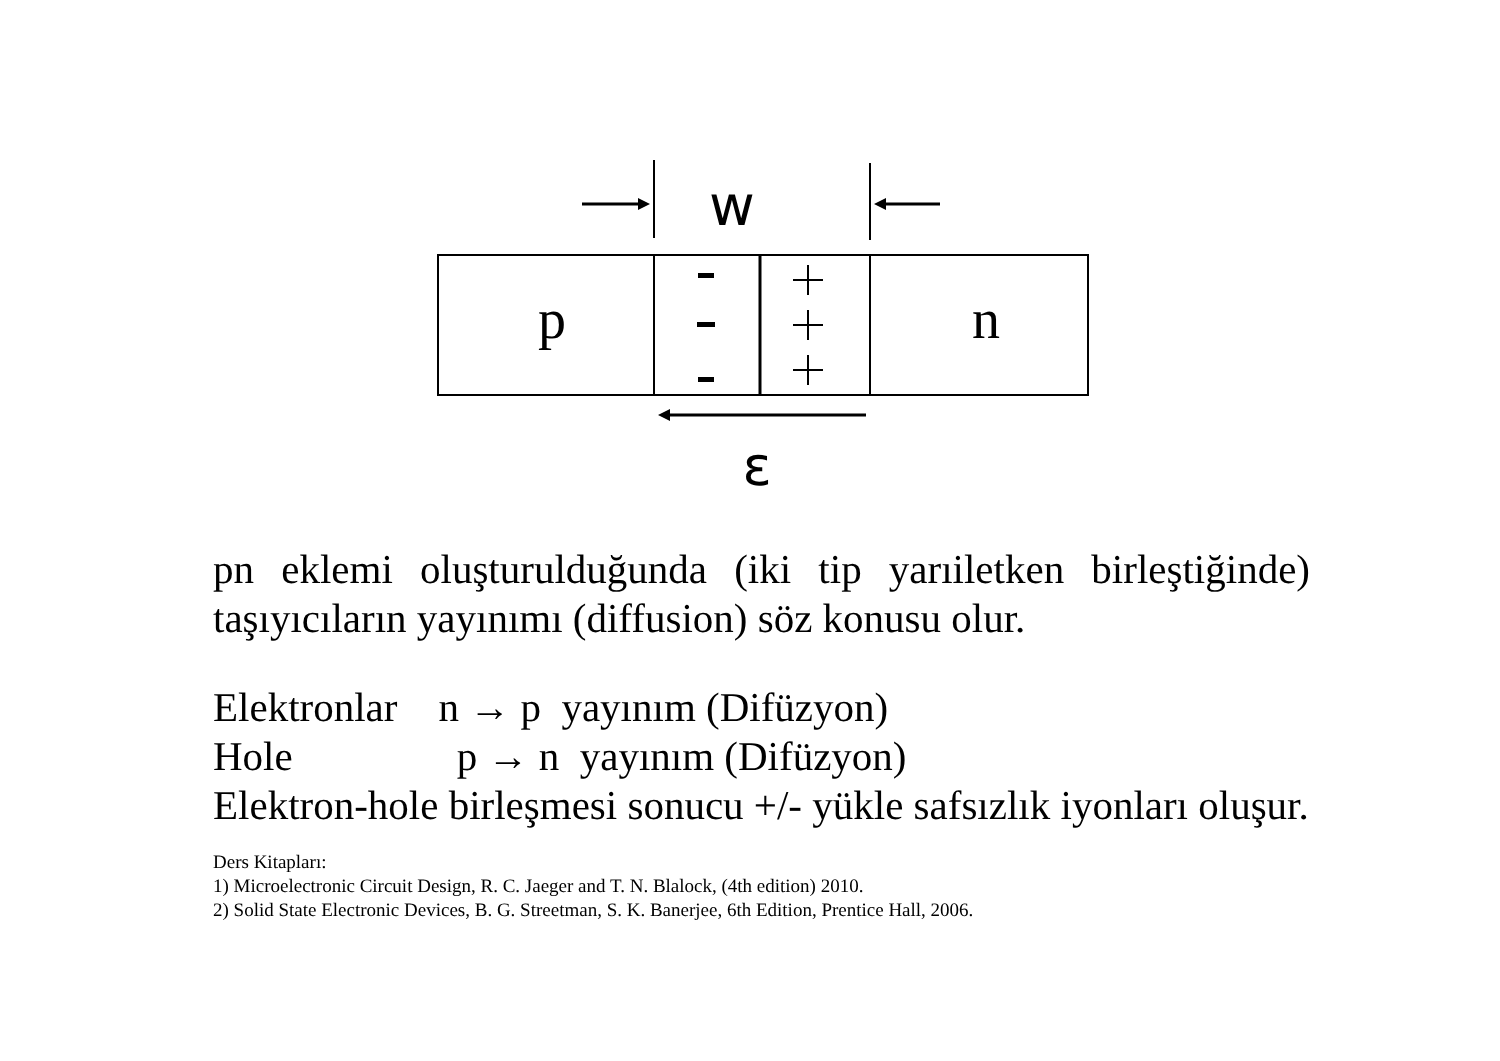w
p
n
ε
pn eklemi oluşturulduğunda (iki tip yarıiletken birleştiğinde) taşıyıcıların yayınımı (diffusion) söz konusu olur.
Elektronlar n → p yayınım (Difüzyon)
Hole p → n yayınım (Difüzyon)
Elektron-hole birleşmesi sonucu +/- yükle safsızlık iyonları oluşur.
Ders Kitapları:
1) Microelectronic Circuit Design, R. C. Jaeger and T. N. Blalock, (4th edition) 2010.
2) Solid State Electronic Devices, B. G. Streetman, S. K. Banerjee, 6th Edition, Prentice Hall, 2006.